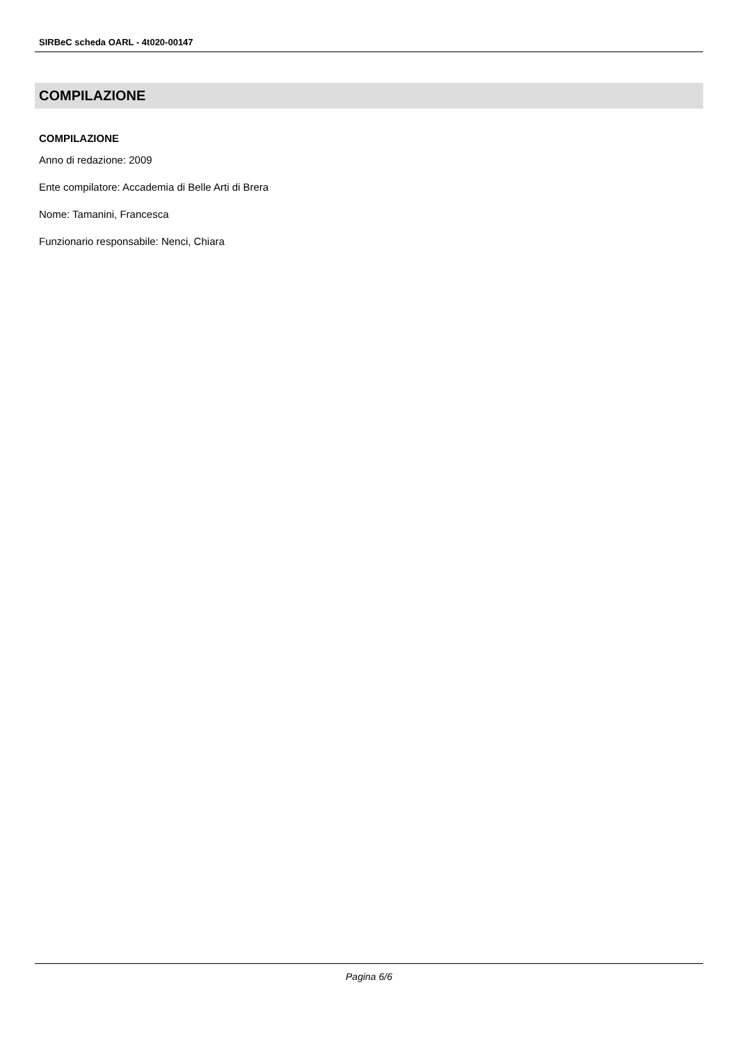SIRBeC scheda OARL - 4t020-00147
COMPILAZIONE
COMPILAZIONE
Anno di redazione: 2009
Ente compilatore: Accademia di Belle Arti di Brera
Nome: Tamanini, Francesca
Funzionario responsabile: Nenci, Chiara
Pagina 6/6